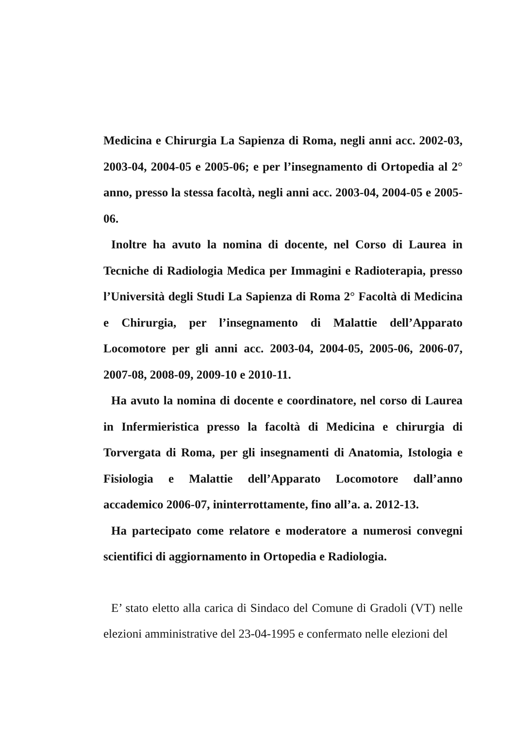Medicina e Chirurgia La Sapienza di Roma, negli anni acc. 2002-03, 2003-04, 2004-05 e 2005-06; e per l’insegnamento di Ortopedia al 2° anno, presso la stessa facoltà, negli anni acc. 2003-04, 2004-05 e 2005-06.
Inoltre ha avuto la nomina di docente, nel Corso di Laurea in Tecniche di Radiologia Medica per Immagini e Radioterapia, presso l’Università degli Studi La Sapienza di Roma 2° Facoltà di Medicina e Chirurgia, per l’insegnamento di Malattie dell’Apparato Locomotore per gli anni acc. 2003-04, 2004-05, 2005-06, 2006-07, 2007-08, 2008-09, 2009-10 e 2010-11.
Ha avuto la nomina di docente e coordinatore, nel corso di Laurea in Infermieristica presso la facoltà di Medicina e chirurgia di Torvergata di Roma, per gli insegnamenti di Anatomia, Istologia e Fisiologia e Malattie dell’Apparato Locomotore dall’anno accademico 2006-07, ininterrottamente, fino all’a. a. 2012-13.
Ha partecipato come relatore e moderatore a numerosi convegni scientifici di aggiornamento in Ortopedia e Radiologia.
E’ stato eletto alla carica di Sindaco del Comune di Gradoli (VT) nelle elezioni amministrative del 23-04-1995 e confermato nelle elezioni del